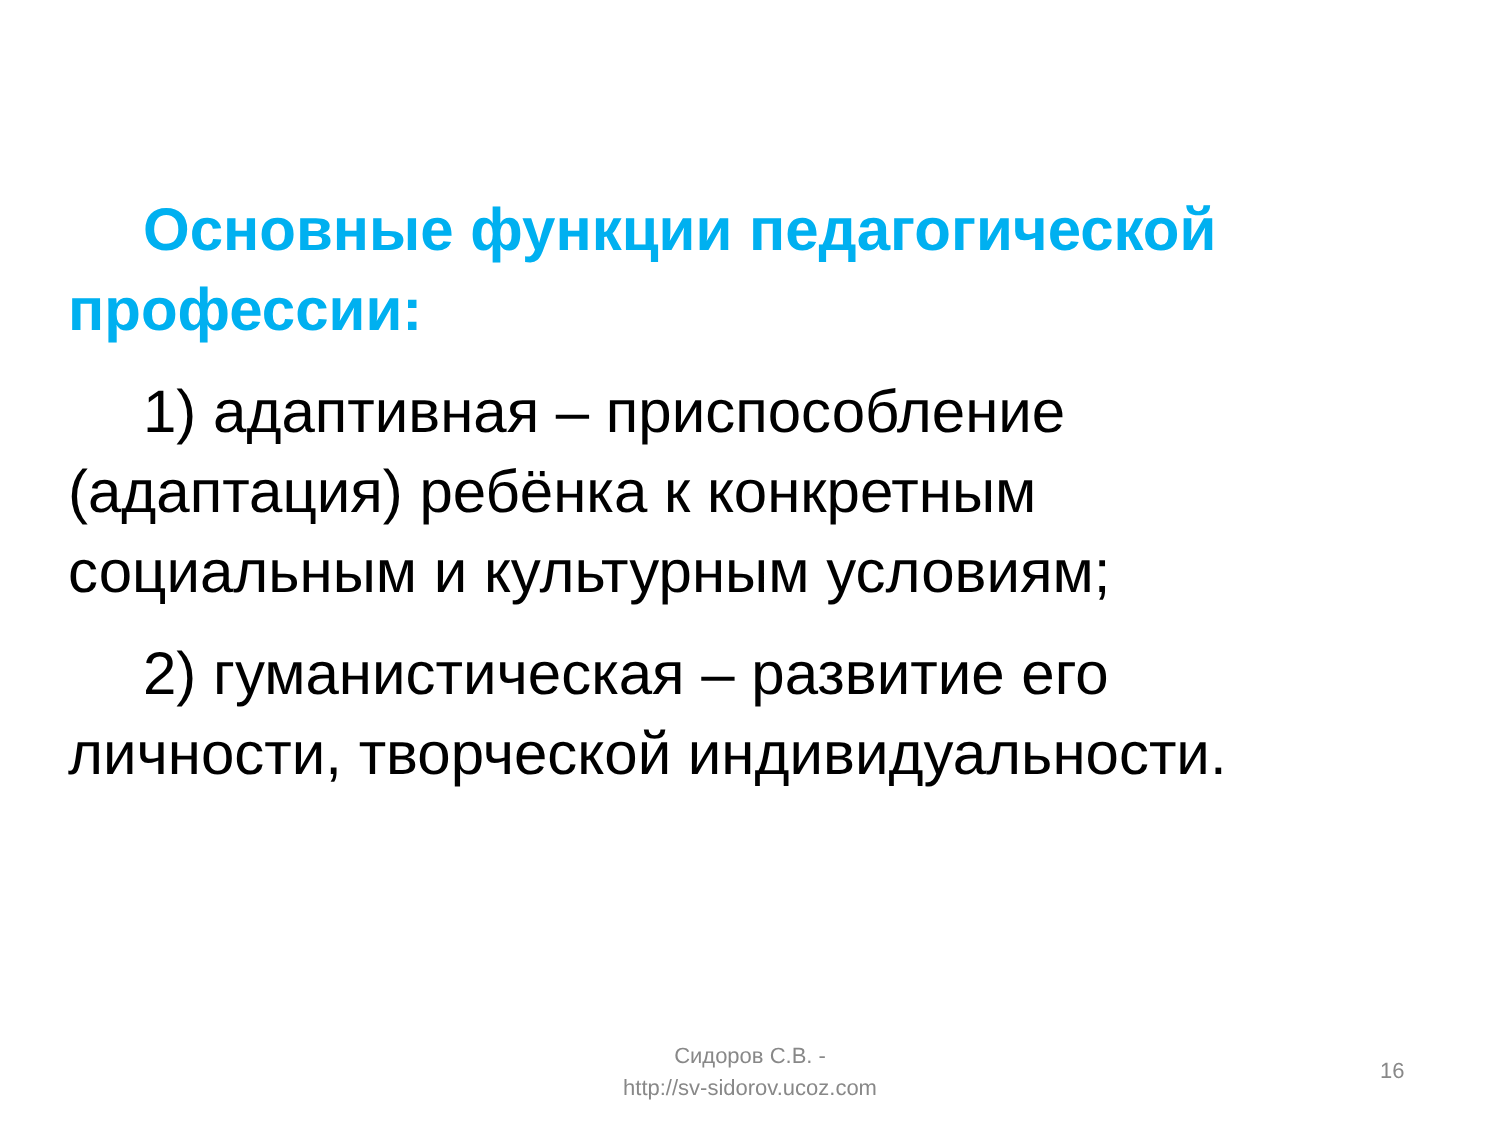Основные функции педагогической профессии:
1) адаптивная – приспособление (адаптация) ребёнка к конкретным социальным и культурным условиям;
2) гуманистическая – развитие его личности, творческой индивидуальности.
Сидоров С.В. -
http://sv-sidorov.ucoz.com
16